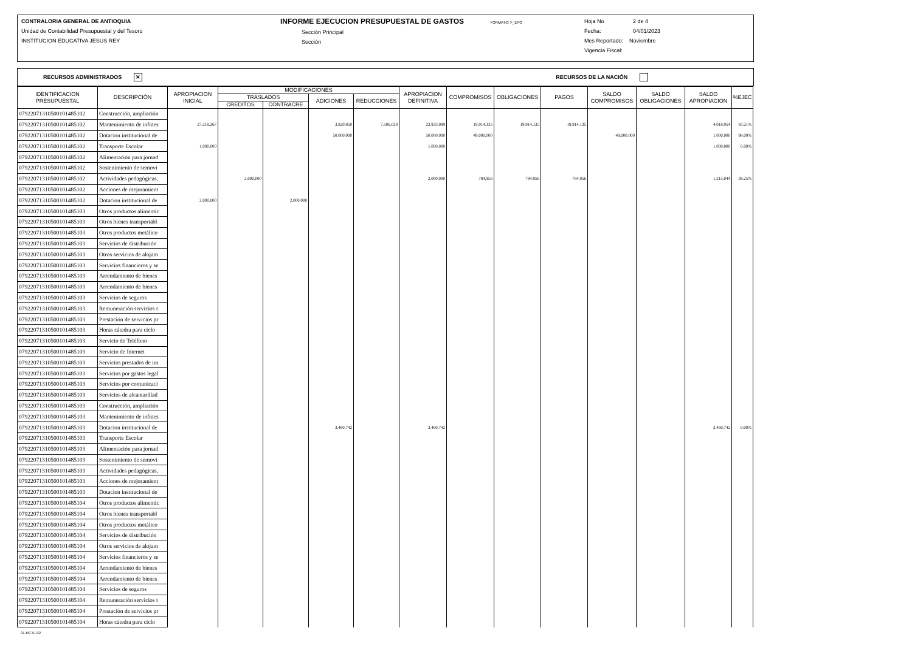CONTRALORIA GENERAL DE ANTIOQUIA
Unidad de Contabilidad Presupuestal y del Tesoro
INSTITUCION EDUCATIVA JESUS REY
INFORME EJECUCION PRESUPUESTAL DE GASTOS FORMATO: F_EPG
Sección Principal
Sección
Hoja No 2 de 4
Fecha: 04/01/2023
Mes Reportado: Noviembre
Vigencia Fiscal:
RECURSOS ADMINISTRADOS ✕ RECURSOS DE LA NACIÓN
| IDENTIFICACION PRESUPUESTAL | DESCRIPCIÓN | APROPIACION INICIAL | MODIFICACIONES | | | | APROPIACION DEFINITIVA | COMPROMISOS | OBLIGACIONES | PAGOS | SALDO COMPROMISOS | SALDO OBLIGACIONES | SALDO APROPIACION | %EJEC |
| --- | --- | --- | --- | --- | --- | --- | --- | --- | --- | --- | --- | --- | --- | --- |
| | | | TRASLADOS | | ADICIONES | REDUCCIONES | | | | | | | | |
| | | | CREDITOS | CONTRACRE | | | | | | | | | | |
| 079220713105001014851​02 | Construcción, ampliación | | | | | | | | | | | | | |
| 07922071310500101485102 | Mantenimiento de infraes | 27,218,267 | | | 3,820,850 | 7,106,028 | 23,933,089 | 19,914,135 | 19,914,135 | 19,914,135 | | | 4,018,954 | 83.21% |
| 07922071310500101485102 | Dotacion institucional de | | | | 50,000,000 | | 50,000,000 | 49,000,000 | | | 49,000,000 | | 1,000,000 | 98.00% |
| 07922071310500101485102 | Transporte Escolar | 1,000,000 | | | | | 1,000,000 | | | | | | 1,000,000 | 0.00% |
| 07922071310500101485102 | Alimentación para jornad | | | | | | | | | | | | | |
| 07922071310500101485102 | Sostenimiento de semovi | | | | | | | | | | | | | |
| 07922071310500101485102 | Actividades pedagógicas, | | 2,000,000 | | | | 2,000,000 | 784,956 | 784,956 | 784,956 | | | 1,215,044 | 39.25% |
| 07922071310500101485102 | Acciones de mejoramient | | | | | | | | | | | | | |
| 07922071310500101485102 | Dotacion institucional de | 2,000,000 | | 2,000,000 | | | | | | | | | | |
| 07922071310500101485103 | Otros productos alimentic | | | | | | | | | | | | | |
| 07922071310500101485103 | Otros bienes transportabl | | | | | | | | | | | | | |
| 07922071310500101485103 | Otros productos metálico | | | | | | | | | | | | | |
| 07922071310500101485103 | Servicios de distribución | | | | | | | | | | | | | |
| 07922071310500101485103 | Otros servicios de alojam | | | | | | | | | | | | | |
| 07922071310500101485103 | Servicios financieros y se | | | | | | | | | | | | | |
| 07922071310500101485103 | Arrendamiento de bienes | | | | | | | | | | | | | |
| 07922071310500101485103 | Arrendamiento de bienes | | | | | | | | | | | | | |
| 07922071310500101485103 | Servicios de seguros | | | | | | | | | | | | | |
| 07922071310500101485103 | Remuneración servicios t | | | | | | | | | | | | | |
| 07922071310500101485103 | Prestación de servicios pr | | | | | | | | | | | | | |
| 07922071310500101485103 | Horas cátedra para ciclo | | | | | | | | | | | | | |
| 07922071310500101485103 | Servicio de Teléfono | | | | | | | | | | | | | |
| 07922071310500101485103 | Servicio de Internet | | | | | | | | | | | | | |
| 07922071310500101485103 | Servicios prestados de im | | | | | | | | | | | | | |
| 07922071310500101485103 | Servicios por gastos legal | | | | | | | | | | | | | |
| 07922071310500101485103 | Servicios por comunicaci | | | | | | | | | | | | | |
| 07922071310500101485103 | Servicios de alcantarillad | | | | | | | | | | | | | |
| 07922071310500101485103 | Construcción, ampliación | | | | | | | | | | | | | |
| 07922071310500101485103 | Mantenimiento de infraes | | | | | | | | | | | | | |
| 07922071310500101485103 | Dotacion institucional de | | | | 3,460,742 | | 3,460,742 | | | | | | 3,460,742 | 0.00% |
| 07922071310500101485103 | Transporte Escolar | | | | | | | | | | | | | |
| 07922071310500101485103 | Alimentación para jornad | | | | | | | | | | | | | |
| 07922071310500101485103 | Sostenimiento de semovi | | | | | | | | | | | | | |
| 07922071310500101485103 | Actividades pedagógicas, | | | | | | | | | | | | | |
| 07922071310500101485103 | Acciones de mejoramient | | | | | | | | | | | | | |
| 07922071310500101485103 | Dotacion institucional de | | | | | | | | | | | | | |
| 07922071310500101485104 | Otros productos alimentic | | | | | | | | | | | | | |
| 07922071310500101485104 | Otros bienes transportabl | | | | | | | | | | | | | |
| 07922071310500101485104 | Otros productos metálico | | | | | | | | | | | | | |
| 07922071310500101485104 | Servicios de distribución | | | | | | | | | | | | | |
| 07922071310500101485104 | Otros servicios de alojam | | | | | | | | | | | | | |
| 07922071310500101485104 | Servicios financieros y se | | | | | | | | | | | | | |
| 07922071310500101485104 | Arrendamiento de bienes | | | | | | | | | | | | | |
| 07922071310500101485104 | Arrendamiento de bienes | | | | | | | | | | | | | |
| 07922071310500101485104 | Servicios de seguros | | | | | | | | | | | | | |
| 07922071310500101485104 | Remuneración servicios t | | | | | | | | | | | | | |
| 07922071310500101485104 | Prestación de servicios pr | | | | | | | | | | | | | |
| 07922071310500101485104 | Horas cátedra para ciclo | | | | | | | | | | | | | |
01-RCTL-02